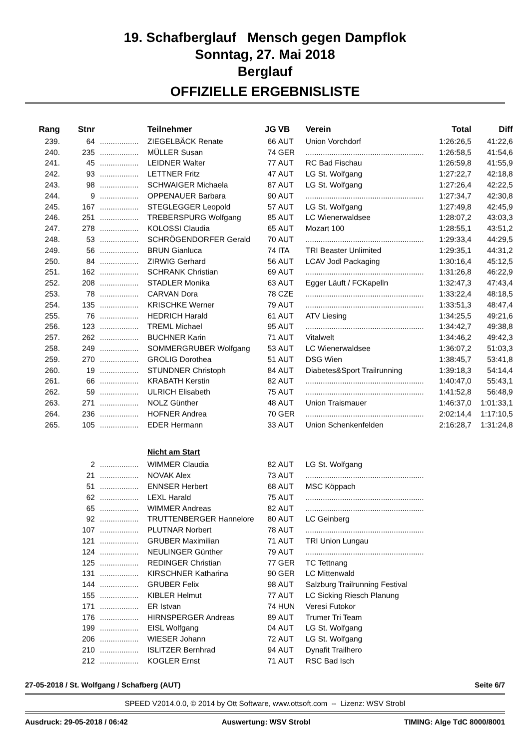19. Schafberglauf Mensch gegen Dampflok
Sonntag, 27. Mai 2018
Berglauf
OFFIZIELLE ERGEBNISLISTE
| Rang | Stnr | | Teilnehmer | JG | VB | Verein | Total | Diff |
| --- | --- | --- | --- | --- | --- | --- | --- | --- |
| 239. | 64 | .................. | ZIEGELBÄCK Renate | 66 | AUT | Union Vorchdorf | 1:26:26,5 | 41:22,6 |
| 240. | 235 | .................. | MÜLLER Susan | 74 | GER | ....................................................... | 1:26:58,5 | 41:54,6 |
| 241. | 45 | .................. | LEIDNER Walter | 77 | AUT | RC Bad Fischau | 1:26:59,8 | 41:55,9 |
| 242. | 93 | .................. | LETTNER Fritz | 47 | AUT | LG St. Wolfgang | 1:27:22,7 | 42:18,8 |
| 243. | 98 | .................. | SCHWAIGER Michaela | 87 | AUT | LG St. Wolfgang | 1:27:26,4 | 42:22,5 |
| 244. | 9 | .................. | OPPENAUER Barbara | 90 | AUT | ....................................................... | 1:27:34,7 | 42:30,8 |
| 245. | 167 | .................. | STEGLEGGER Leopold | 57 | AUT | LG St. Wolfgang | 1:27:49,8 | 42:45,9 |
| 246. | 251 | .................. | TREBERSPURG Wolfgang | 85 | AUT | LC Wienerwaldsee | 1:28:07,2 | 43:03,3 |
| 247. | 278 | .................. | KOLOSSI Claudia | 65 | AUT | Mozart 100 | 1:28:55,1 | 43:51,2 |
| 248. | 53 | .................. | SCHRÖGENDORFER Gerald | 70 | AUT | ....................................................... | 1:29:33,4 | 44:29,5 |
| 249. | 56 | .................. | BRUN Gianluca | 74 | ITA | TRI Beaster Unlimited | 1:29:35,1 | 44:31,2 |
| 250. | 84 | .................. | ZIRWIG Gerhard | 56 | AUT | LCAV Jodl Packaging | 1:30:16,4 | 45:12,5 |
| 251. | 162 | .................. | SCHRANK Christian | 69 | AUT | ....................................................... | 1:31:26,8 | 46:22,9 |
| 252. | 208 | .................. | STADLER Monika | 63 | AUT | Egger Läuft / FCKapelln | 1:32:47,3 | 47:43,4 |
| 253. | 78 | .................. | CARVAN Dora | 78 | CZE | ....................................................... | 1:33:22,4 | 48:18,5 |
| 254. | 135 | .................. | KRISCHKE Werner | 79 | AUT | ....................................................... | 1:33:51,3 | 48:47,4 |
| 255. | 76 | .................. | HEDRICH Harald | 61 | AUT | ATV Liesing | 1:34:25,5 | 49:21,6 |
| 256. | 123 | .................. | TREML Michael | 95 | AUT | ....................................................... | 1:34:42,7 | 49:38,8 |
| 257. | 262 | .................. | BUCHNER Karin | 71 | AUT | Vitalwelt | 1:34:46,2 | 49:42,3 |
| 258. | 249 | .................. | SOMMERGRUBER Wolfgang | 53 | AUT | LC Wienerwaldsee | 1:36:07,2 | 51:03,3 |
| 259. | 270 | .................. | GROLIG Dorothea | 51 | AUT | DSG Wien | 1:38:45,7 | 53:41,8 |
| 260. | 19 | .................. | STUNDNER Christoph | 84 | AUT | Diabetes&Sport Trailrunning | 1:39:18,3 | 54:14,4 |
| 261. | 66 | .................. | KRABATH Kerstin | 82 | AUT | ....................................................... | 1:40:47,0 | 55:43,1 |
| 262. | 59 | .................. | ULRICH Elisabeth | 75 | AUT | ....................................................... | 1:41:52,8 | 56:48,9 |
| 263. | 271 | .................. | NOLZ Günther | 48 | AUT | Union Traismauer | 1:46:37,0 | 1:01:33,1 |
| 264. | 236 | .................. | HOFNER Andrea | 70 | GER | ....................................................... | 2:02:14,4 | 1:17:10,5 |
| 265. | 105 | .................. | EDER Hermann | 33 | AUT | Union Schenkenfelden | 2:16:28,7 | 1:31:24,8 |
| | | | Nicht am Start | | | | | |
| | 2 | .................. | WIMMER Claudia | 82 | AUT | LG St. Wolfgang | | |
| | 21 | .................. | NOVAK Alex | 73 | AUT | ....................................................... | | |
| | 51 | .................. | ENNSER Herbert | 68 | AUT | MSC Köppach | | |
| | 62 | .................. | LEXL Harald | 75 | AUT | ....................................................... | | |
| | 65 | .................. | WIMMER Andreas | 82 | AUT | ....................................................... | | |
| | 92 | .................. | TRUTTENBERGER Hannelore | 80 | AUT | LC Geinberg | | |
| | 107 | .................. | PLUTNAR Norbert | 78 | AUT | ....................................................... | | |
| | 121 | .................. | GRUBER Maximilian | 71 | AUT | TRI Union Lungau | | |
| | 124 | .................. | NEULINGER Günther | 79 | AUT | ....................................................... | | |
| | 125 | .................. | REDINGER Christian | 77 | GER | TC Tettnang | | |
| | 131 | .................. | KIRSCHNER Katharina | 90 | GER | LC Mittenwald | | |
| | 144 | .................. | GRUBER Felix | 98 | AUT | Salzburg Trailrunning Festival | | |
| | 155 | .................. | KIBLER Helmut | 77 | AUT | LC Sicking Riesch Planung | | |
| | 171 | .................. | ER Istvan | 74 | HUN | Veresi Futokor | | |
| | 176 | .................. | HIRNSPERGER Andreas | 89 | AUT | Trumer Tri Team | | |
| | 199 | .................. | EISL Wolfgang | 04 | AUT | LG St. Wolfgang | | |
| | 206 | .................. | WIESER Johann | 72 | AUT | LG St. Wolfgang | | |
| | 210 | .................. | ISLITZER Bernhrad | 94 | AUT | Dynafit Trailhero | | |
| | 212 | .................. | KOGLER Ernst | 71 | AUT | RSC Bad Isch | | |
27-05-2018 / St. Wolfgang / Schafberg (AUT) Seite 6/7
SPEED V2014.0.0, © 2014 by Ott Software, www.ottsoft.com -- Lizenz: WSV Strobl
Ausdruck: 29-05-2018 / 06:42 Auswertung: WSV Strobl TIMING: Alge TdC 8000/8001